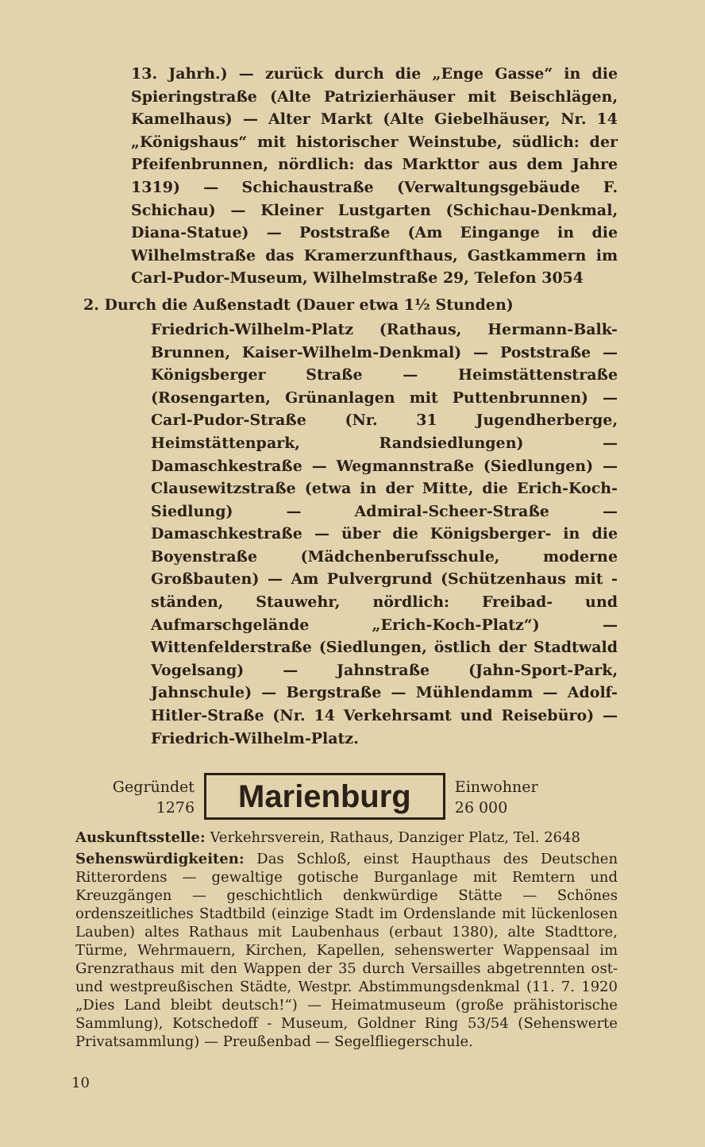13. Jahrh.) — zurück durch die „Enge Gasse“ in die Spieringstraße (Alte Patrizierhäuser mit Beischlägen, Kamelhaus) — Alter Markt (Alte Giebelhäuser, Nr. 14 „Königshaus“ mit historischer Weinstube, südlich: der Pfeifenbrunnen, nördlich: das Markttor aus dem Jahre 1319) — Schichaustraße (Verwaltungsgebäude F. Schichau) — Kleiner Lustgarten (Schichau-Denkmal, Diana-Statue) — Poststraße (Am Eingange in die Wilhelmstraße das Kramerzunfthaus, Gastkammern im Carl-Pudor-Museum, Wilhelmstraße 29, Telefon 3054
2. Durch die Außenstadt (Dauer etwa 1½ Stunden)
Friedrich-Wilhelm-Platz (Rathaus, Hermann-Balk-Brunnen, Kaiser-Wilhelm-Denkmal) — Poststraße — Königsberger Straße — Heimstättenstraße (Rosengarten, Grünanlagen mit Puttenbrunnen) — Carl-Pudor-Straße (Nr. 31 Jugendherberge, Heimstättenpark, Randsiedlungen) — Damaschkestraße — Wegmannstraße (Siedlungen) — Clausewitzstraße (etwa in der Mitte, die Erich-Koch-Siedlung) — Admiral-Scheer-Straße — Damaschkestraße — über die Königsberger- in die Boyenstraße (Mädchenberufsschule, moderne Großbauten) — Am Pulvergrund (Schützenhaus mit -ständen, Stauwehr, nördlich: Freibad- und Aufmarschgelände „Erich-Koch-Platz“) — Wittenfelderstraße (Siedlungen, östlich der Stadtwald Vogelsang) — Jahnstraße (Jahn-Sport-Park, Jahnschule) — Bergstraße — Mühlendamm — Adolf-Hitler-Straße (Nr. 14 Verkehrsamt und Reisebüro) — Friedrich-Wilhelm-Platz.
Gegründet
1276
Marienburg
Einwohner
26 000
Auskunftsstelle: Verkehrsverein, Rathaus, Danziger Platz, Tel. 2648
Sehenswürdigkeiten: Das Schloß, einst Haupthaus des Deutschen Ritterordens — gewaltige gotische Burganlage mit Remtern und Kreuzgängen — geschichtlich denkwürdige Stätte — Schönes ordenszeitliches Stadtbild (einzige Stadt im Ordenslande mit lückenlosen Lauben) altes Rathaus mit Laubenhaus (erbaut 1380), alte Stadttore, Türme, Wehrmauern, Kirchen, Kapellen, sehenswerter Wappensaal im Grenzrathaus mit den Wappen der 35 durch Versailles abgetrennten ost- und westpreußischen Städte, Westpr. Abstimmungsdenkmal (11. 7. 1920 „Dies Land bleibt deutsch!“) — Heimatmuseum (große prähistorische Sammlung), Kotschedoff - Museum, Goldner Ring 53/54 (Sehenswerte Privatsammlung) — Preußenbad — Segelfliegerschule.
10